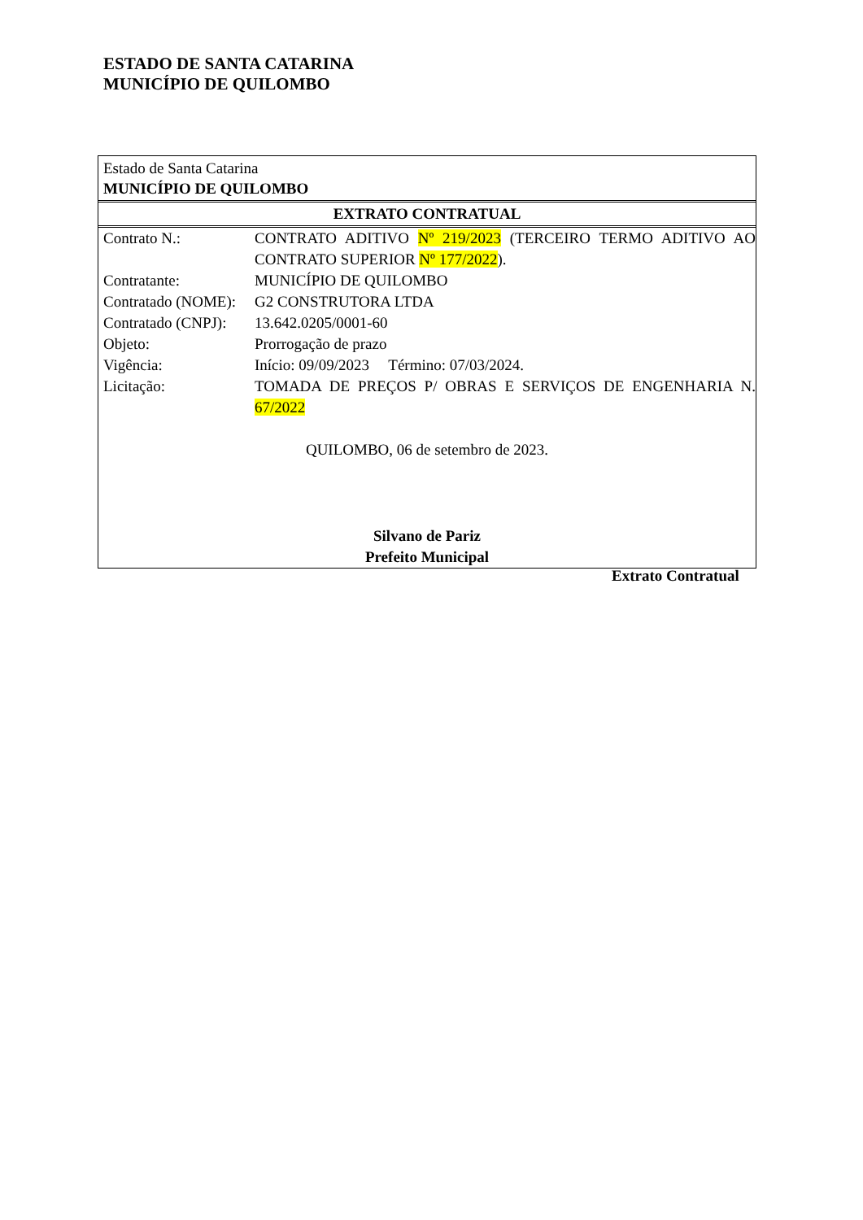ESTADO DE SANTA CATARINA
MUNICÍPIO DE QUILOMBO
Estado de Santa Catarina
MUNICÍPIO DE QUILOMBO
EXTRATO CONTRATUAL
| Contrato N.: | CONTRATO ADITIVO Nº 219/2023 (TERCEIRO TERMO ADITIVO AO CONTRATO SUPERIOR Nº 177/2022 ). |
| Contratante: | MUNICÍPIO DE QUILOMBO |
| Contratado (NOME): | G2 CONSTRUTORA LTDA |
| Contratado (CNPJ): | 13.642.0205/0001-60 |
| Objeto: | Prorrogação de prazo |
| Vigência: | Início: 09/09/2023 Término: 07/03/2024. |
| Licitação: | TOMADA DE PREÇOS P/ OBRAS E SERVIÇOS DE ENGENHARIA N. 67/2022 |
QUILOMBO, 06 de setembro de 2023.
Silvano de Pariz
Prefeito Municipal
Extrato Contratual